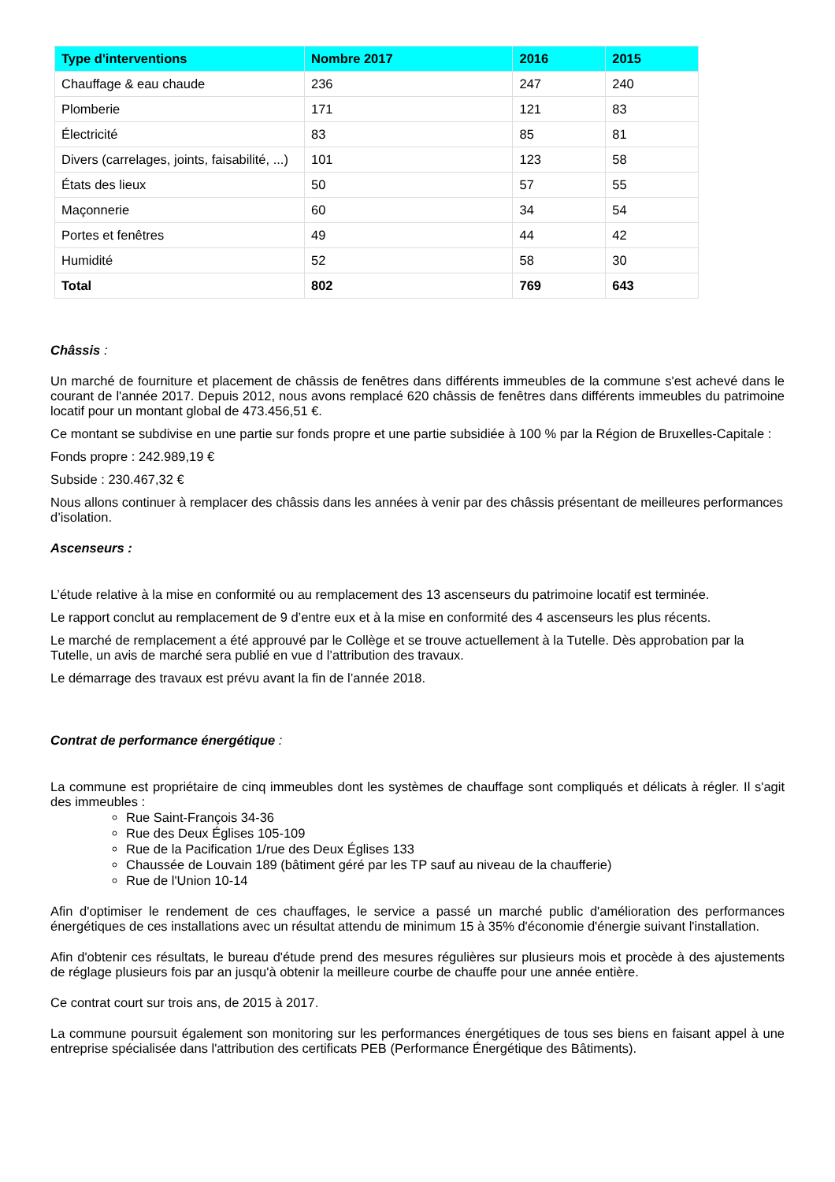| Type d'interventions | Nombre 2017 | 2016 | 2015 |
| --- | --- | --- | --- |
| Chauffage & eau chaude | 236 | 247 | 240 |
| Plomberie | 171 | 121 | 83 |
| Électricité | 83 | 85 | 81 |
| Divers (carrelages, joints, faisabilité, ...) | 101 | 123 | 58 |
| États des lieux | 50 | 57 | 55 |
| Maçonnerie | 60 | 34 | 54 |
| Portes et fenêtres | 49 | 44 | 42 |
| Humidité | 52 | 58 | 30 |
| Total | 802 | 769 | 643 |
Châssis :
Un marché de fourniture et placement de châssis de fenêtres dans différents immeubles de la commune s'est achevé dans le courant de l'année 2017. Depuis 2012, nous avons remplacé 620 châssis de fenêtres dans différents immeubles du patrimoine locatif pour un montant global de 473.456,51 €.
Ce montant se subdivise en une partie sur fonds propre et une partie subsidiée à 100 % par la Région de Bruxelles-Capitale :
Fonds propre : 242.989,19 €
Subside : 230.467,32 €
Nous allons continuer à remplacer des châssis dans les années à venir par des châssis présentant de meilleures performances d’isolation.
Ascenseurs :
L’étude relative à la mise en conformité ou au remplacement des 13 ascenseurs du patrimoine locatif est terminée.
Le rapport conclut au remplacement de 9 d’entre eux et à la mise en conformité des 4 ascenseurs les plus récents.
Le marché de remplacement a été approuvé par le Collège et se trouve actuellement à la Tutelle. Dès approbation par la Tutelle, un avis de marché sera publié en vue d l’attribution des travaux.
Le démarrage des travaux est prévu avant la fin de l’année 2018.
Contrat de performance énergétique :
La commune est propriétaire de cinq immeubles dont les systèmes de chauffage sont compliqués et délicats à régler. Il s'agit des immeubles :
Rue Saint-François 34-36
Rue des Deux Églises 105-109
Rue de la Pacification 1/rue des Deux Églises 133
Chaussée de Louvain 189 (bâtiment géré par les TP sauf au niveau de la chaufferie)
Rue de l'Union 10-14
Afin d'optimiser le rendement de ces chauffages, le service a passé un marché public d'amélioration des performances énergétiques de ces installations avec un résultat attendu de minimum 15 à 35% d'économie d'énergie suivant l'installation.
Afin d'obtenir ces résultats, le bureau d'étude prend des mesures régulières sur plusieurs mois et procède à des ajustements de réglage plusieurs fois par an jusqu'à obtenir la meilleure courbe de chauffe pour une année entière.
Ce contrat court sur trois ans, de 2015 à 2017.
La commune poursuit également son monitoring sur les performances énergétiques de tous ses biens en faisant appel à une entreprise spécialisée dans l'attribution des certificats PEB (Performance Énergétique des Bâtiments).